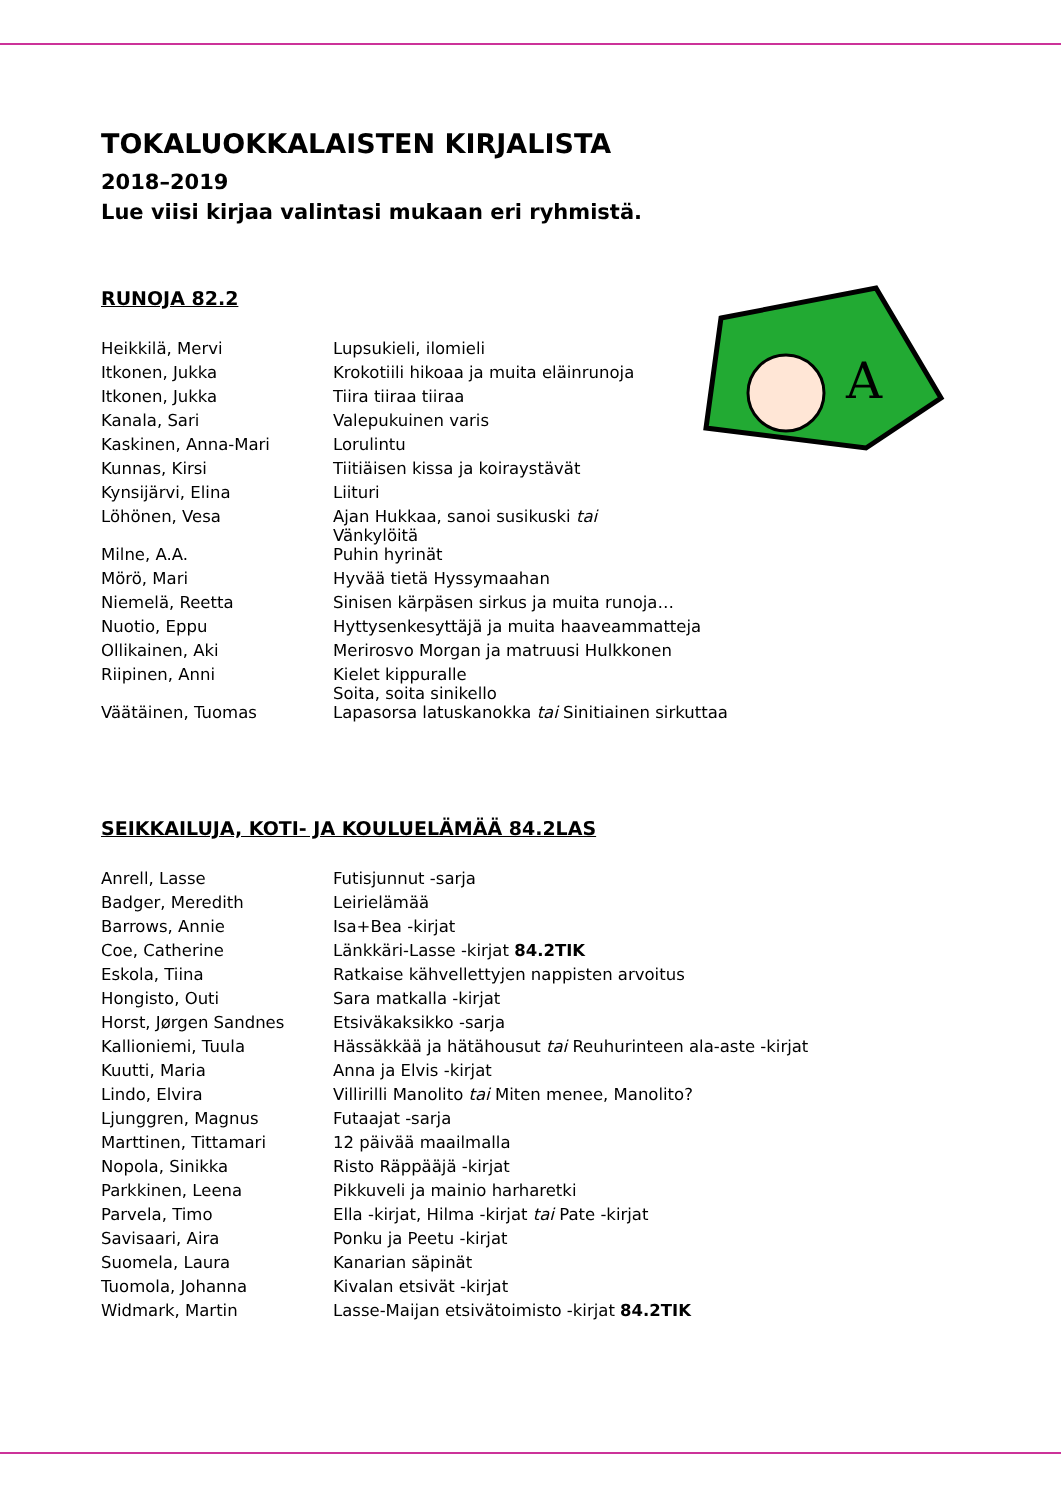A
TOKALUOKKALAISTEN KIRJALISTA
2018–2019
Lue viisi kirjaa valintasi mukaan eri ryhmistä.
RUNOJA 82.2
| Heikkilä, Mervi | Lupsukieli, ilomieli |
| Itkonen, Jukka | Krokotiili hikoaa ja muita eläinrunoja |
| Itkonen, Jukka | Tiira tiiraa tiiraa |
| Kanala, Sari | Valepukuinen varis |
| Kaskinen, Anna-Mari | Lorulintu |
| Kunnas, Kirsi | Tiitiäisen kissa ja koiraystävät |
| Kynsijärvi, Elina | Liituri |
| Löhönen, Vesa | Ajan Hukkaa, sanoi susikuski tai Vänkylöitä |
| Milne, A.A. | Puhin hyrinät |
| Mörö, Mari | Hyvää tietä Hyssymaahan |
| Niemelä, Reetta | Sinisen kärpäsen sirkus ja muita runoja… |
| Nuotio, Eppu | Hyttysenkesyttäjä ja muita haaveammatteja |
| Ollikainen, Aki | Merirosvo Morgan ja matruusi Hulkkonen |
| Riipinen, Anni | Kielet kippuralle Soita, soita sinikello |
| Väätäinen, Tuomas | Lapasorsa latuskanokka tai Sinitiainen sirkuttaa |
SEIKKAILUJA, KOTI- JA KOULUELÄMÄÄ 84.2LAS
| Anrell, Lasse | Futisjunnut -sarja |
| Badger, Meredith | Leirielämää |
| Barrows, Annie | Isa+Bea -kirjat |
| Coe, Catherine | Länkkäri-Lasse -kirjat 84.2TIK |
| Eskola, Tiina | Ratkaise kähvellettyjen nappisten arvoitus |
| Hongisto, Outi | Sara matkalla -kirjat |
| Horst, Jørgen Sandnes | Etsiväkaksikko -sarja |
| Kallioniemi, Tuula | Hässäkkää ja hätähousut tai Reuhurinteen ala-aste -kirjat |
| Kuutti, Maria | Anna ja Elvis -kirjat |
| Lindo, Elvira | Villirilli Manolito tai Miten menee, Manolito? |
| Ljunggren, Magnus | Futaajat -sarja |
| Marttinen, Tittamari | 12 päivää maailmalla |
| Nopola, Sinikka | Risto Räppääjä -kirjat |
| Parkkinen, Leena | Pikkuveli ja mainio harharetki |
| Parvela, Timo | Ella -kirjat, Hilma -kirjat tai Pate -kirjat |
| Savisaari, Aira | Ponku ja Peetu -kirjat |
| Suomela, Laura | Kanarian säpinät |
| Tuomola, Johanna | Kivalan etsivät -kirjat |
| Widmark, Martin | Lasse-Maijan etsivätoimisto -kirjat 84.2TIK |